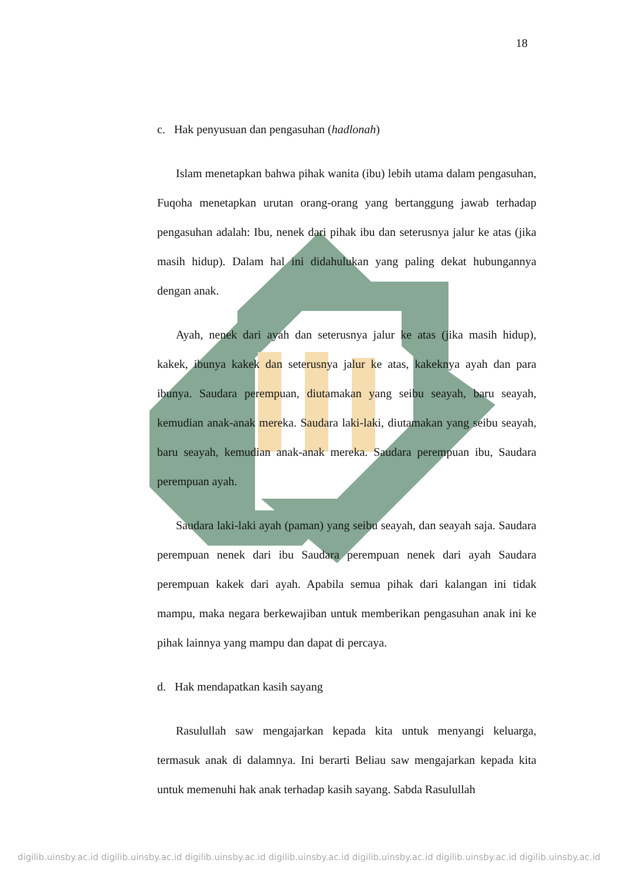18
c. Hak penyusuan dan pengasuhan (hadlonah)
Islam menetapkan bahwa pihak wanita (ibu) lebih utama dalam pengasuhan, Fuqoha menetapkan urutan orang-orang yang bertanggung jawab terhadap pengasuhan adalah: Ibu, nenek dari pihak ibu dan seterusnya jalur ke atas (jika masih hidup). Dalam hal ini didahulukan yang paling dekat hubungannya dengan anak.
Ayah, nenek dari ayah dan seterusnya jalur ke atas (jika masih hidup), kakek, ibunya kakek dan seterusnya jalur ke atas, kakeknya ayah dan para ibunya. Saudara perempuan, diutamakan yang seibu seayah, baru seayah, kemudian anak-anak mereka. Saudara laki-laki, diutamakan yang seibu seayah, baru seayah, kemudian anak-anak mereka. Saudara perempuan ibu, Saudara perempuan ayah.
Saudara laki-laki ayah (paman) yang seibu seayah, dan seayah saja. Saudara perempuan nenek dari ibu Saudara perempuan nenek dari ayah Saudara perempuan kakek dari ayah. Apabila semua pihak dari kalangan ini tidak mampu, maka negara berkewajiban untuk memberikan pengasuhan anak ini ke pihak lainnya yang mampu dan dapat di percaya.
d. Hak mendapatkan kasih sayang
Rasulullah saw mengajarkan kepada kita untuk menyangi keluarga, termasuk anak di dalamnya. Ini berarti Beliau saw mengajarkan kepada kita untuk memenuhi hak anak terhadap kasih sayang. Sabda Rasulullah
digilib.uinsby.ac.id digilib.uinsby.ac.id digilib.uinsby.ac.id digilib.uinsby.ac.id digilib.uinsby.ac.id digilib.uinsby.ac.id digilib.uinsby.ac.id